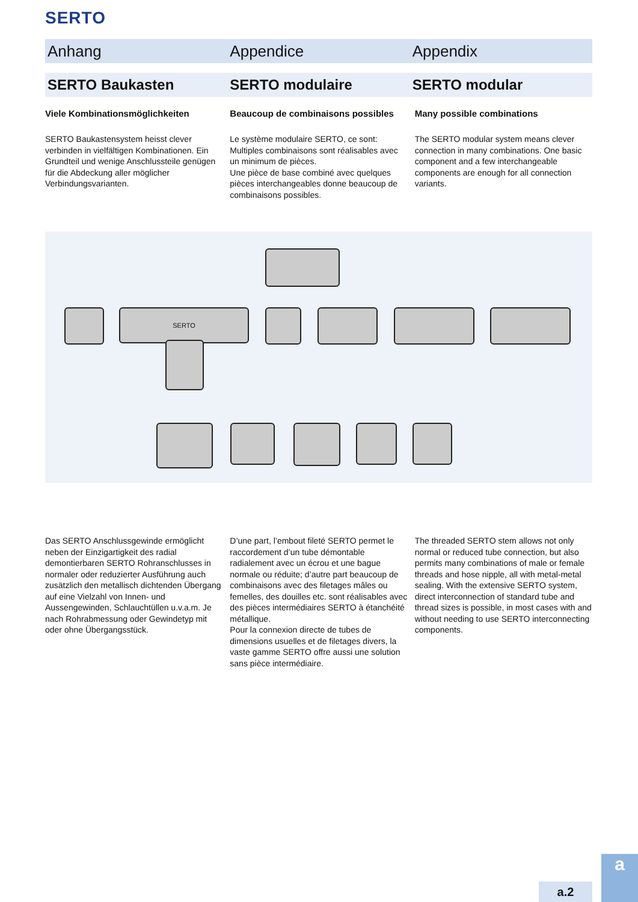SERTO
Anhang Appendice Appendix
SERTO Baukasten SERTO modulaire SERTO modular
Viele Kombinationsmöglichkeiten
Beaucoup de combinaisons possibles
Many possible combinations
SERTO Baukastensystem heisst clever verbinden in vielfältigen Kombinationen. Ein Grundteil und wenige Anschlussteile genügen für die Abdeckung aller möglicher Verbindungsvarianten.
Le système modulaire SERTO, ce sont:
Multiples combinaisons sont réalisables avec un minimum de pièces.
Une pièce de base combiné avec quelques pièces interchangeables donne beaucoup de combinaisons possibles.
The SERTO modular system means clever connection in many combinations. One basic component and a few interchangeable components are enough for all connection variants.
SERTO
Das SERTO Anschlussgewinde ermöglicht neben der Einzigartigkeit des radial demontierbaren SERTO Rohranschlusses in normaler oder reduzierter Ausführung auch zusätzlich den metallisch dichtenden Übergang auf eine Vielzahl von Innen- und Aussengewinden, Schlauchtüllen u.v.a.m. Je nach Rohrabmessung oder Gewindetyp mit oder ohne Übergangsstück.
D’une part, l’embout fileté SERTO permet le raccordement d’un tube démontable radialement avec un écrou et une bague normale ou réduite; d’autre part beaucoup de combinaisons avec des filetages mâles ou femelles, des douilles etc. sont réalisables avec des pièces intermédiaires SERTO à étanchéité métallique.
Pour la connexion directe de tubes de dimensions usuelles et de filetages divers, la vaste gamme SERTO offre aussi une solution sans pièce intermédiaire.
The threaded SERTO stem allows not only normal or reduced tube connection, but also permits many combinations of male or female threads and hose nipple, all with metal-metal sealing. With the extensive SERTO system, direct interconnection of standard tube and thread sizes is possible, in most cases with and without needing to use SERTO interconnecting components.
a.2 a